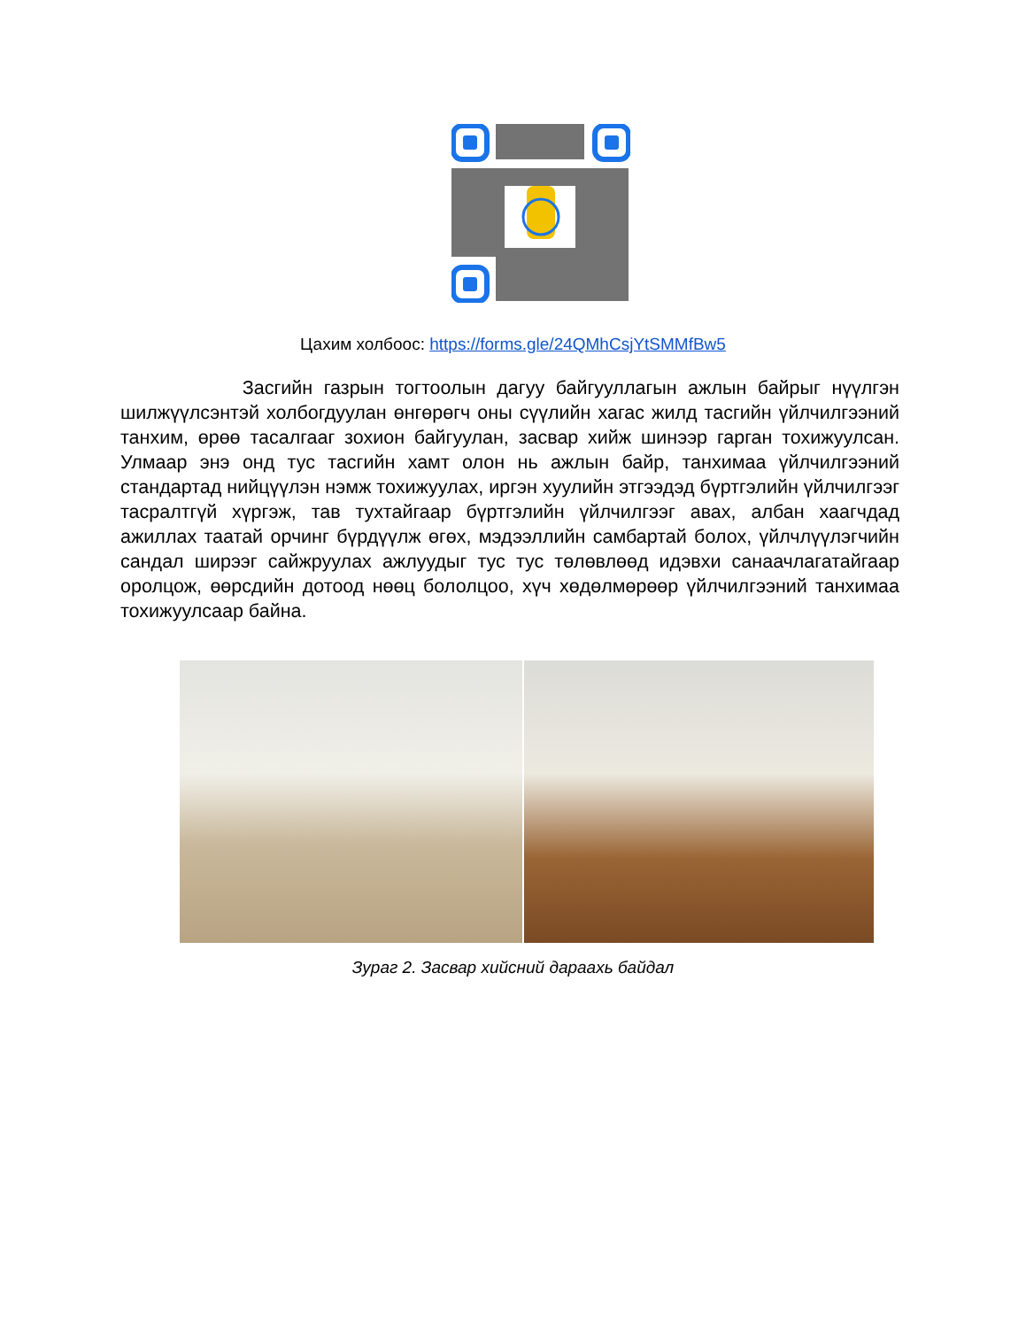Цахим холбоос: https://forms.gle/24QMhCsjYtSMMfBw5
Засгийн газрын тогтоолын дагуу байгууллагын ажлын байрыг нүүлгэн шилжүүлсэнтэй холбогдуулан өнгөрөгч оны сүүлийн хагас жилд тасгийн үйлчилгээний танхим, өрөө тасалгааг зохион байгуулан, засвар хийж шинээр гарган тохижуулсан. Улмаар энэ онд тус тасгийн хамт олон нь ажлын байр, танхимаа үйлчилгээний стандартад нийцүүлэн нэмж тохижуулах, иргэн хуулийн этгээдэд бүртгэлийн үйлчилгээг тасралтгүй хүргэж, тав тухтайгаар бүртгэлийн үйлчилгээг авах, албан хаагчдад ажиллах таатай орчинг бүрдүүлж өгөх, мэдээллийн самбартай болох, үйлчлүүлэгчийн сандал ширээг сайжруулах ажлуудыг тус тус төлөвлөөд идэвхи санаачлагатайгаар оролцож, өөрсдийн дотоод нөөц бололцоо, хүч хөдөлмөрөөр үйлчилгээний танхимаа тохижуулсаар байна.
Зураг 2. Засвар хийсний дараахь байдал